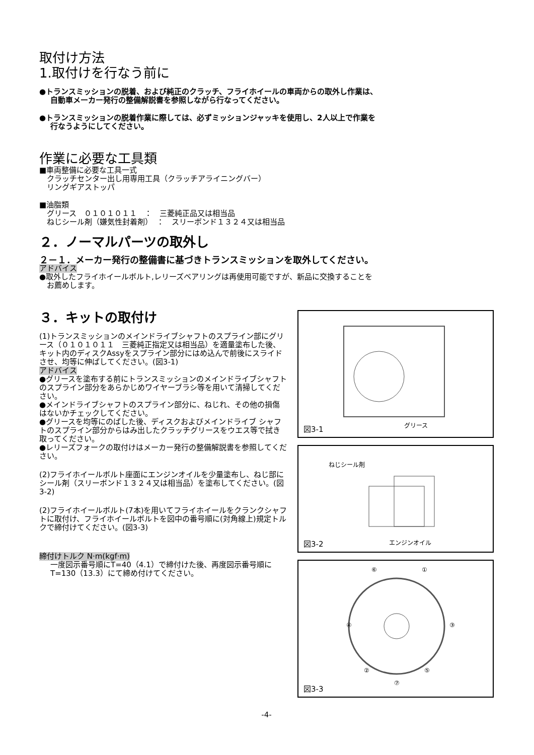取付け方法
1.取付けを行なう前に
●トランスミッションの脱着、および純正のクラッチ、フライホイールの車両からの取外し作業は、
自動車メーカー発行の整備解説書を参照しながら行なってください。
●トランスミッションの脱着作業に際しては、必ずミッションジャッキを使用し、2人以上で作業を
行なうようにしてください。
作業に必要な工具類
■車両整備に必要な工具一式
　クラッチセンター出し用専用工具（クラッチアライニングバー）
　リングギアストッパ
■油脂類
　グリース　０１０１０１１　：　三菱純正品又は相当品
　ねじシール剤（嫌気性封着剤）　：　スリーボンド１３２４又は相当品
２．ノーマルパーツの取外し
２－１．メーカー発行の整備書に基づきトランスミッションを取外してください。
アドバイス
●取外したフライホイールボルト,レリーズベアリングは再使用可能ですが、新品に交換することを
　お薦めします。
３．キットの取付け
(1)トランスミッションのメインドライブシャフトのスプライン部にグリース（０１０１０１１　三菱純正指定又は相当品）を適量塗布した後、キット内のディスクAssyをスプライン部分にはめ込んで前後にスライドさせ、均等に伸ばしてください。(図3-1)
アドバイス
●グリースを塗布する前にトランスミッションのメインドライブシャフトのスプライン部分をあらかじめワイヤーブラシ等を用いて清掃してください。
●メインドライブシャフトのスプライン部分に、ねじれ、その他の損傷はないかチェックしてください。
●グリースを均等にのばした後、ディスクおよびメインドライブ シャフトのスプライン部分からはみ出したクラッチグリースをウエス等で拭き取ってください。
●レリーズフォークの取付けはメーカー発行の整備解説書を参照してください。
(2)フライホイールボルト座面にエンジンオイルを少量塗布し、ねじ部にシール剤（スリーボンド１３２４又は相当品）を塗布してください。(図3-2)
(2)フライホイールボルト(7本)を用いてフライホイールをクランクシャフトに取付け、フライホイールボルトを図中の番号順に(対角線上)規定トルクで締付けてください。(図3-3)
締付けトルク N·m(kgf·m)
一度図示番号順にT=40（4.1）で締付けた後、再度図示番号順にT=130（13.3）にて締め付けてください。
グリース 図3-1
ねじシール剤
エンジンオイル 図3-2
⑥ ①
④ ③
② ⑤
⑦
図3-3
-4-